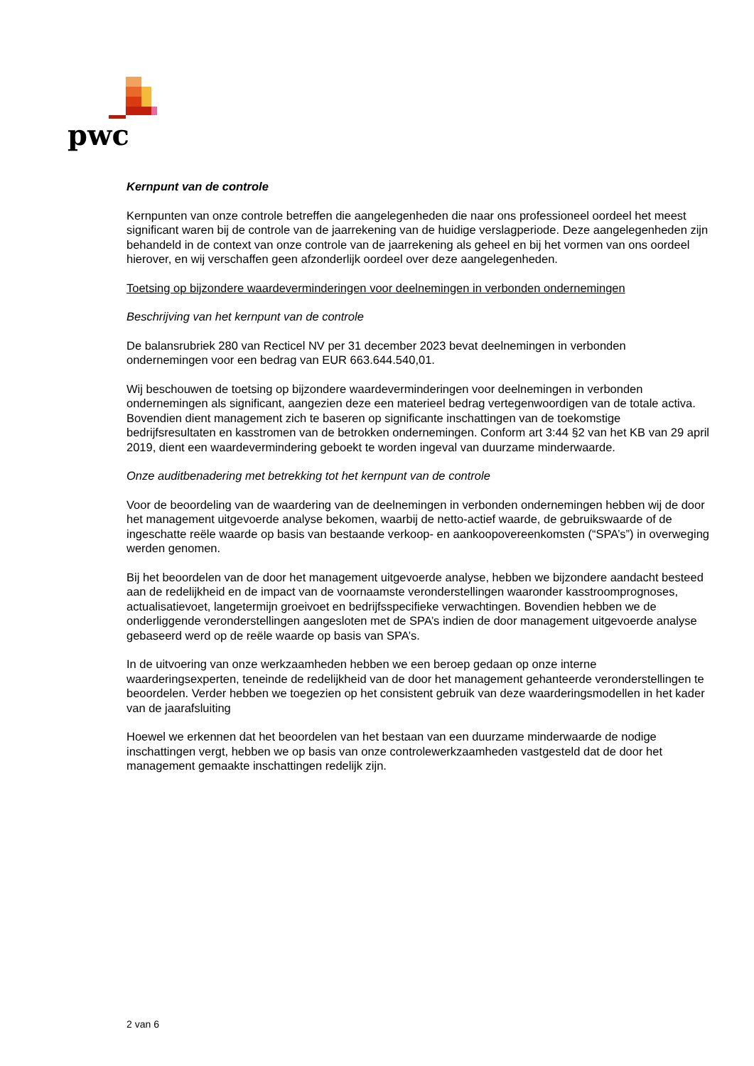pwc
Kernpunt van de controle
Kernpunten van onze controle betreffen die aangelegenheden die naar ons professioneel oordeel het meest significant waren bij de controle van de jaarrekening van de huidige verslagperiode. Deze aangelegenheden zijn behandeld in de context van onze controle van de jaarrekening als geheel en bij het vormen van ons oordeel hierover, en wij verschaffen geen afzonderlijk oordeel over deze aangelegenheden.
Toetsing op bijzondere waardeverminderingen voor deelnemingen in verbonden ondernemingen
Beschrijving van het kernpunt van de controle
De balansrubriek 280 van Recticel NV per 31 december 2023 bevat deelnemingen in verbonden ondernemingen voor een bedrag van EUR 663.644.540,01.
Wij beschouwen de toetsing op bijzondere waardeverminderingen voor deelnemingen in verbonden ondernemingen als significant, aangezien deze een materieel bedrag vertegenwoordigen van de totale activa. Bovendien dient management zich te baseren op significante inschattingen van de toekomstige bedrijfsresultaten en kasstromen van de betrokken ondernemingen. Conform art 3:44 §2 van het KB van 29 april 2019, dient een waardevermindering geboekt te worden ingeval van duurzame minderwaarde.
Onze auditbenadering met betrekking tot het kernpunt van de controle
Voor de beoordeling van de waardering van de deelnemingen in verbonden ondernemingen hebben wij de door het management uitgevoerde analyse bekomen, waarbij de netto-actief waarde, de gebruikswaarde of de ingeschatte reële waarde op basis van bestaande verkoop- en aankoopovereenkomsten (“SPA’s”) in overweging werden genomen.
Bij het beoordelen van de door het management uitgevoerde analyse, hebben we bijzondere aandacht besteed aan de redelijkheid en de impact van de voornaamste veronderstellingen waaronder kasstroomprognoses, actualisatievoet, langetermijn groeivoet en bedrijfsspecifieke verwachtingen. Bovendien hebben we de onderliggende veronderstellingen aangesloten met de SPA’s indien de door management uitgevoerde analyse gebaseerd werd op de reële waarde op basis van SPA’s.
In de uitvoering van onze werkzaamheden hebben we een beroep gedaan op onze interne waarderingsexperten, teneinde de redelijkheid van de door het management gehanteerde veronderstellingen te beoordelen. Verder hebben we toegezien op het consistent gebruik van deze waarderingsmodellen in het kader van de jaarafsluiting
Hoewel we erkennen dat het beoordelen van het bestaan van een duurzame minderwaarde de nodige inschattingen vergt, hebben we op basis van onze controlewerkzaamheden vastgesteld dat de door het management gemaakte inschattingen redelijk zijn.
2 van 6